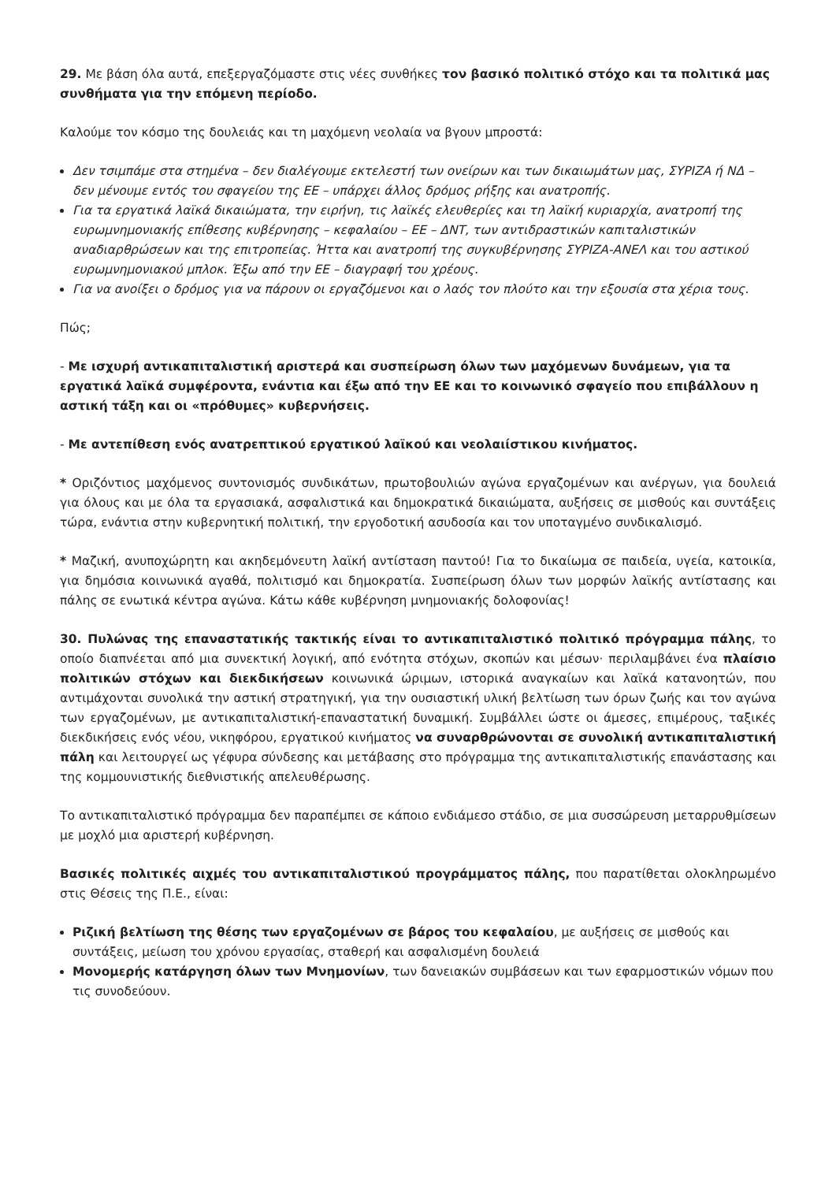29. Με βάση όλα αυτά, επεξεργαζόμαστε στις νέες συνθήκες τον βασικό πολιτικό στόχο και τα πολιτικά μας συνθήματα για την επόμενη περίοδο.
Καλούμε τον κόσμο της δουλειάς και τη μαχόμενη νεολαία να βγουν μπροστά:
Δεν τσιμπάμε στα στημένα – δεν διαλέγουμε εκτελεστή των ονείρων και των δικαιωμάτων μας, ΣΥΡΙΖΑ ή ΝΔ – δεν μένουμε εντός του σφαγείου της ΕΕ – υπάρχει άλλος δρόμος ρήξης και ανατροπής.
Για τα εργατικά λαϊκά δικαιώματα, την ειρήνη, τις λαϊκές ελευθερίες και τη λαϊκή κυριαρχία, ανατροπή της ευρωμνημονιακής επίθεσης κυβέρνησης – κεφαλαίου – ΕΕ – ΔΝΤ, των αντιδραστικών καπιταλιστικών αναδιαρθρώσεων και της επιτροπείας. Ήττα και ανατροπή της συγκυβέρνησης ΣΥΡΙΖΑ-ΑΝΕΛ και του αστικού ευρωμνημονιακού μπλοκ. Έξω από την ΕΕ – διαγραφή του χρέους.
Για να ανοίξει ο δρόμος για να πάρουν οι εργαζόμενοι και ο λαός τον πλούτο και την εξουσία στα χέρια τους.
Πώς;
- Με ισχυρή αντικαπιταλιστική αριστερά και συσπείρωση όλων των μαχόμενων δυνάμεων, για τα εργατικά λαϊκά συμφέροντα, ενάντια και έξω από την ΕΕ και το κοινωνικό σφαγείο που επιβάλλουν η αστική τάξη και οι «πρόθυμες» κυβερνήσεις.
- Με αντεπίθεση ενός ανατρεπτικού εργατικού λαϊκού και νεολαιίστικου κινήματος.
* Οριζόντιος μαχόμενος συντονισμός συνδικάτων, πρωτοβουλιών αγώνα εργαζομένων και ανέργων, για δουλειά για όλους και με όλα τα εργασιακά, ασφαλιστικά και δημοκρατικά δικαιώματα, αυξήσεις σε μισθούς και συντάξεις τώρα, ενάντια στην κυβερνητική πολιτική, την εργοδοτική ασυδοσία και τον υποταγμένο συνδικαλισμό.
* Μαζική, ανυποχώρητη και ακηδεμόνευτη λαϊκή αντίσταση παντού! Για το δικαίωμα σε παιδεία, υγεία, κατοικία, για δημόσια κοινωνικά αγαθά, πολιτισμό και δημοκρατία. Συσπείρωση όλων των μορφών λαϊκής αντίστασης και πάλης σε ενωτικά κέντρα αγώνα. Κάτω κάθε κυβέρνηση μνημονιακής δολοφονίας!
30. Πυλώνας της επαναστατικής τακτικής είναι το αντικαπιταλιστικό πολιτικό πρόγραμμα πάλης, το οποίο διαπνέεται από μια συνεκτική λογική, από ενότητα στόχων, σκοπών και μέσων· περιλαμβάνει ένα πλαίσιο πολιτικών στόχων και διεκδικήσεων κοινωνικά ώριμων, ιστορικά αναγκαίων και λαϊκά κατανοητών, που αντιμάχονται συνολικά την αστική στρατηγική, για την ουσιαστική υλική βελτίωση των όρων ζωής και τον αγώνα των εργαζομένων, με αντικαπιταλιστική-επαναστατική δυναμική. Συμβάλλει ώστε οι άμεσες, επιμέρους, ταξικές διεκδικήσεις ενός νέου, νικηφόρου, εργατικού κινήματος να συναρθρώνονται σε συνολική αντικαπιταλιστική πάλη και λειτουργεί ως γέφυρα σύνδεσης και μετάβασης στο πρόγραμμα της αντικαπιταλιστικής επανάστασης και της κομμουνιστικής διεθνιστικής απελευθέρωσης.
Το αντικαπιταλιστικό πρόγραμμα δεν παραπέμπει σε κάποιο ενδιάμεσο στάδιο, σε μια συσσώρευση μεταρρυθμίσεων με μοχλό μια αριστερή κυβέρνηση.
Βασικές πολιτικές αιχμές του αντικαπιταλιστικού προγράμματος πάλης, που παρατίθεται ολοκληρωμένο στις Θέσεις της Π.Ε., είναι:
Ριζική βελτίωση της θέσης των εργαζομένων σε βάρος του κεφαλαίου, με αυξήσεις σε μισθούς και συντάξεις, μείωση του χρόνου εργασίας, σταθερή και ασφαλισμένη δουλειά
Μονομερής κατάργηση όλων των Μνημονίων, των δανειακών συμβάσεων και των εφαρμοστικών νόμων που τις συνοδεύουν.